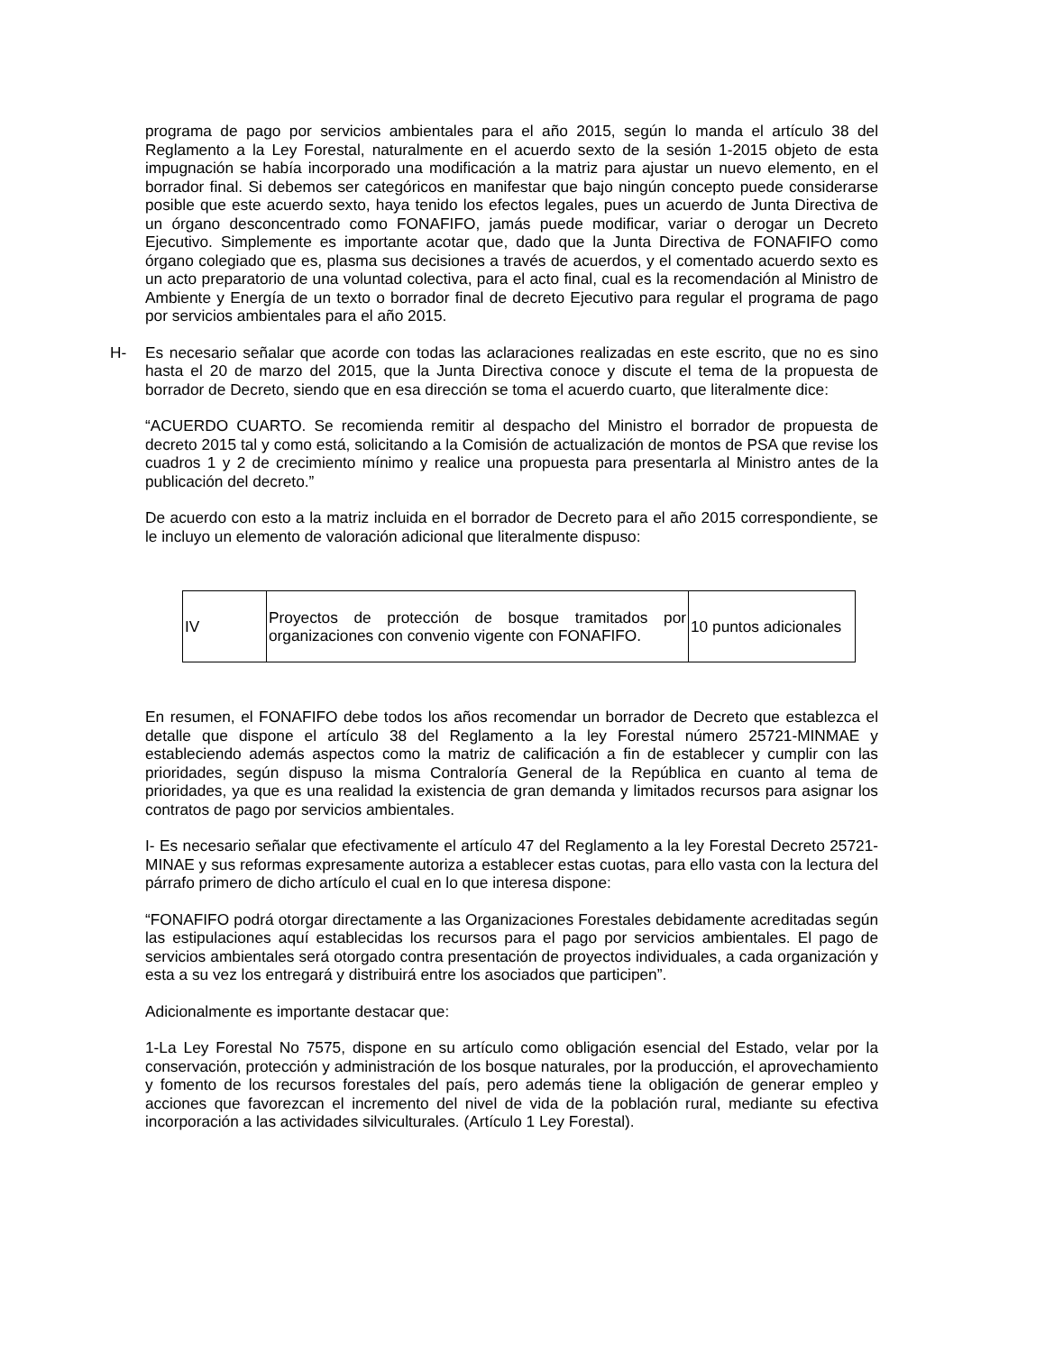programa de pago por servicios ambientales para el año 2015, según lo manda el artículo 38 del Reglamento a la Ley Forestal, naturalmente en el acuerdo sexto de la sesión 1-2015 objeto de esta impugnación se había incorporado una modificación a la matriz para ajustar un nuevo elemento, en el borrador final. Si debemos ser categóricos en manifestar que bajo ningún concepto puede considerarse posible que este acuerdo sexto, haya tenido los efectos legales, pues un acuerdo de Junta Directiva de un órgano desconcentrado como FONAFIFO, jamás puede modificar, variar o derogar un Decreto Ejecutivo. Simplemente es importante acotar que, dado que la Junta Directiva de FONAFIFO como órgano colegiado que es, plasma sus decisiones a través de acuerdos, y el comentado acuerdo sexto es un acto preparatorio de una voluntad colectiva, para el acto final, cual es la recomendación al Ministro de Ambiente y Energía de un texto o borrador final de decreto Ejecutivo para regular el programa de pago por servicios ambientales para el año 2015.
H- Es necesario señalar que acorde con todas las aclaraciones realizadas en este escrito, que no es sino hasta el 20 de marzo del 2015, que la Junta Directiva conoce y discute el tema de la propuesta de borrador de Decreto, siendo que en esa dirección se toma el acuerdo cuarto, que literalmente dice:
“ACUERDO CUARTO. Se recomienda remitir al despacho del Ministro el borrador de propuesta de decreto 2015 tal y como está, solicitando a la Comisión de actualización de montos de PSA que revise los cuadros 1 y 2 de crecimiento mínimo y realice una propuesta para presentarla al Ministro antes de la publicación del decreto.”
De acuerdo con esto a la matriz incluida en el borrador de Decreto para el año 2015 correspondiente, se le incluyo un elemento de valoración adicional que literalmente dispuso:
| IV | Proyectos de protección de bosque tramitados por organizaciones con convenio vigente con FONAFIFO. | 10 puntos adicionales |
En resumen, el FONAFIFO debe todos los años recomendar un borrador de Decreto que establezca el detalle que dispone el artículo 38 del Reglamento a la ley Forestal número 25721-MINMAE y estableciendo además aspectos como la matriz de calificación a fin de establecer y cumplir con las prioridades, según dispuso la misma Contraloría General de la República en cuanto al tema de prioridades, ya que es una realidad la existencia de gran demanda y limitados recursos para asignar los contratos de pago por servicios ambientales.
I- Es necesario señalar que efectivamente el artículo 47 del Reglamento a la ley Forestal Decreto 25721- MINAE y sus reformas expresamente autoriza a establecer estas cuotas, para ello vasta con la lectura del párrafo primero de dicho artículo el cual en lo que interesa dispone:
“FONAFIFO podrá otorgar directamente a las Organizaciones Forestales debidamente acreditadas según las estipulaciones aquí establecidas los recursos para el pago por servicios ambientales. El pago de servicios ambientales será otorgado contra presentación de proyectos individuales, a cada organización y esta a su vez los entregará y distribuirá entre los asociados que participen”.
Adicionalmente es importante destacar que:
1-La Ley Forestal No 7575, dispone en su artículo como obligación esencial del Estado, velar por la conservación, protección y administración de los bosque naturales, por la producción, el aprovechamiento y fomento de los recursos forestales del país, pero además tiene la obligación de generar empleo y acciones que favorezcan el incremento del nivel de vida de la población rural, mediante su efectiva incorporación a las actividades silviculturales. (Artículo 1 Ley Forestal).